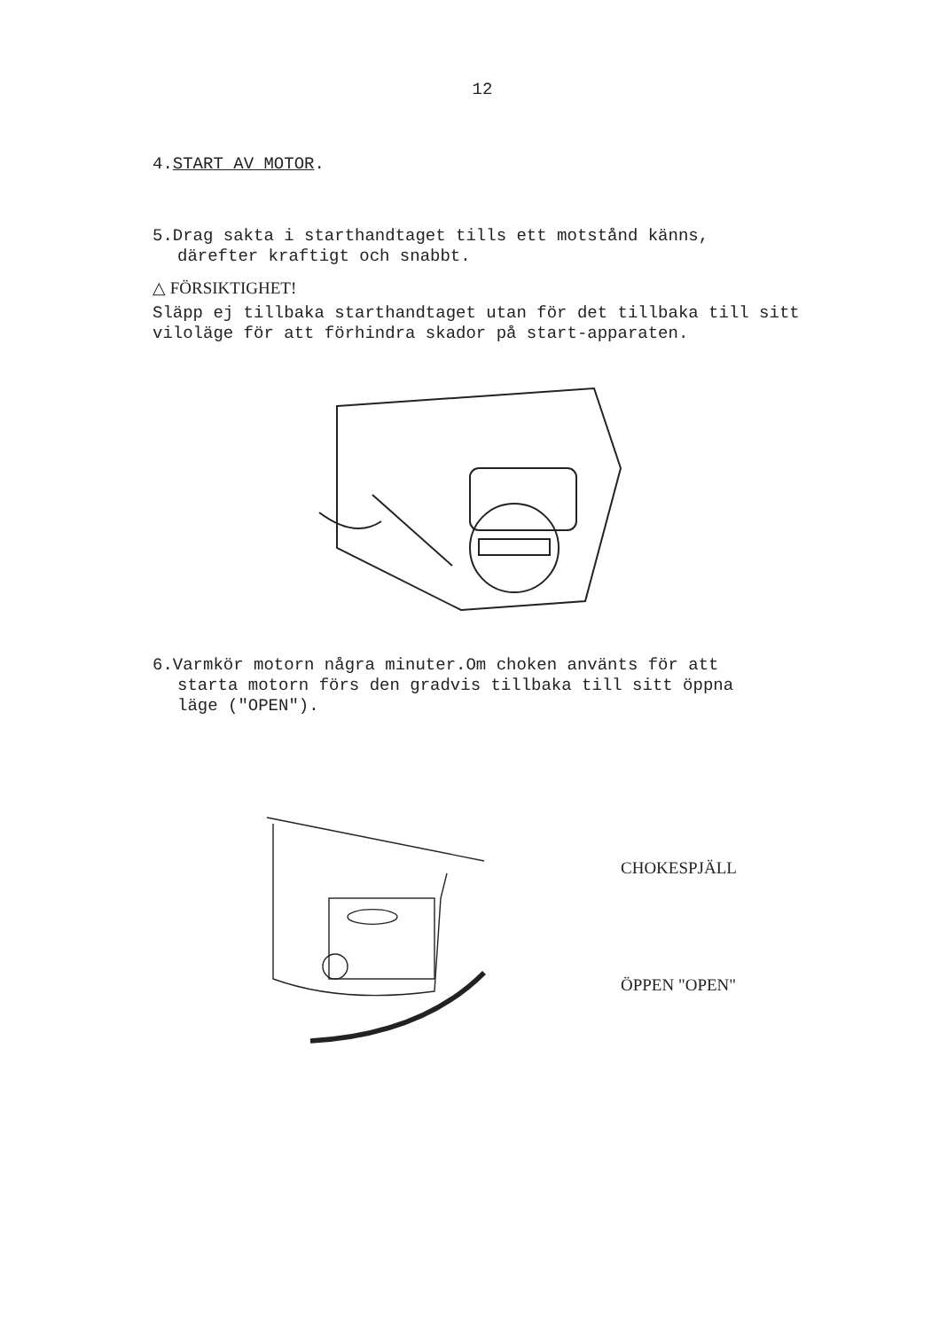12
4.START AV MOTOR.
5.Drag sakta i starthandtaget tills ett motstånd känns,
därefter kraftigt och snabbt.
△ FÖRSIKTIGHET!
Släpp ej tillbaka starthandtaget utan för det tillbaka till sitt viloläge för att förhindra skador på start-apparaten.
6.Varmkör motorn några minuter.Om choken använts för att
starta motorn förs den gradvis tillbaka till sitt öppna
läge ("OPEN").
CHOKESPJÄLL
ÖPPEN "OPEN"